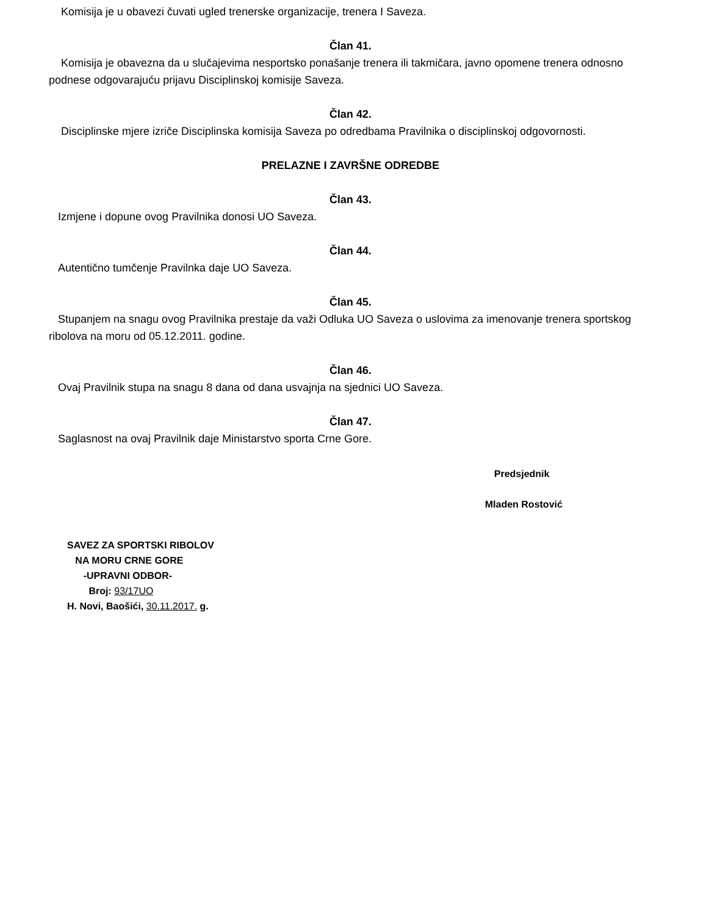Komisija je u obavezi čuvati ugled trenerske organizacije, trenera I Saveza.
Član 41.
Komisija je obavezna da u slučajevima nesportsko ponašanje trenera ili takmičara, javno opomene trenera odnosno podnese odgovarajuću prijavu Disciplinskoj komisije Saveza.
Član 42.
Disciplinske mjere izriče Disciplinska komisija Saveza po odredbama Pravilnika o disciplinskoj odgovornosti.
PRELAZNE I ZAVRŠNE ODREDBE
Član 43.
Izmjene i dopune ovog Pravilnika donosi UO Saveza.
Član 44.
Autentično tumčenje Pravilnka daje UO Saveza.
Član 45.
Stupanjem na snagu ovog Pravilnika prestaje da važi Odluka UO Saveza o uslovima za imenovanje trenera sportskog ribolova na moru od 05.12.2011. godine.
Član 46.
Ovaj Pravilnik stupa na snagu 8 dana od dana usvajnja na sjednici UO Saveza.
Član 47.
Saglasnost na ovaj Pravilnik daje Ministarstvo sporta Crne Gore.
Predsjednik
Mladen Rostović
SAVEZ ZA SPORTSKI RIBOLOV
NA MORU CRNE GORE
-UPRAVNI ODBOR-
Broj: 93/17UO
H. Novi, Baošići, 30.11.2017. g.